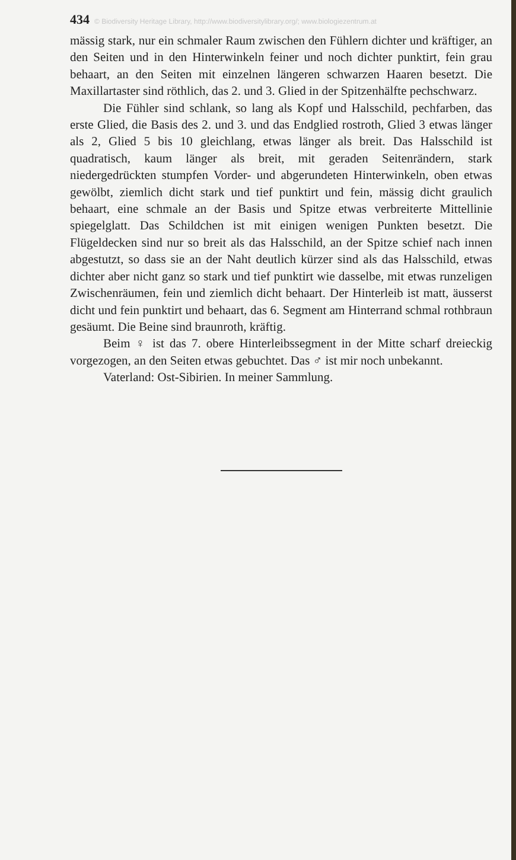434 © Biodiversity Heritage Library, http://www.biodiversitylibrary.org/; www.biologiezentrum.at
mässig stark, nur ein schmaler Raum zwischen den Fühlern dichter und kräftiger, an den Seiten und in den Hinterwinkeln feiner und noch dichter punktirt, fein grau behaart, an den Seiten mit einzelnen längeren schwarzen Haaren besetzt. Die Maxillartaster sind röthlich, das 2. und 3. Glied in der Spitzenhälfte pechschwarz.
Die Fühler sind schlank, so lang als Kopf und Halsschild, pechfarben, das erste Glied, die Basis des 2. und 3. und das Endglied rostroth, Glied 3 etwas länger als 2, Glied 5 bis 10 gleichlang, etwas länger als breit. Das Halsschild ist quadratisch, kaum länger als breit, mit geraden Seitenrändern, stark niedergedrückten stumpfen Vorder- und abgerundeten Hinterwinkeln, oben etwas gewölbt, ziemlich dicht stark und tief punktirt und fein, mässig dicht graulich behaart, eine schmale an der Basis und Spitze etwas verbreiterte Mittellinie spiegelglatt. Das Schildchen ist mit einigen wenigen Punkten besetzt. Die Flügeldecken sind nur so breit als das Halsschild, an der Spitze schief nach innen abgestutzt, so dass sie an der Naht deutlich kürzer sind als das Halsschild, etwas dichter aber nicht ganz so stark und tief punktirt wie dasselbe, mit etwas runzeligen Zwischenräumen, fein und ziemlich dicht behaart. Der Hinterleib ist matt, äusserst dicht und fein punktirt und behaart, das 6. Segment am Hinterrand schmal rothbraun gesäumt. Die Beine sind braunroth, kräftig.
Beim ♀ ist das 7. obere Hinterleibssegment in der Mitte scharf dreieckig vorgezogen, an den Seiten etwas gebuchtet. Das ♂ ist mir noch unbekannt.
Vaterland: Ost-Sibirien. In meiner Sammlung.